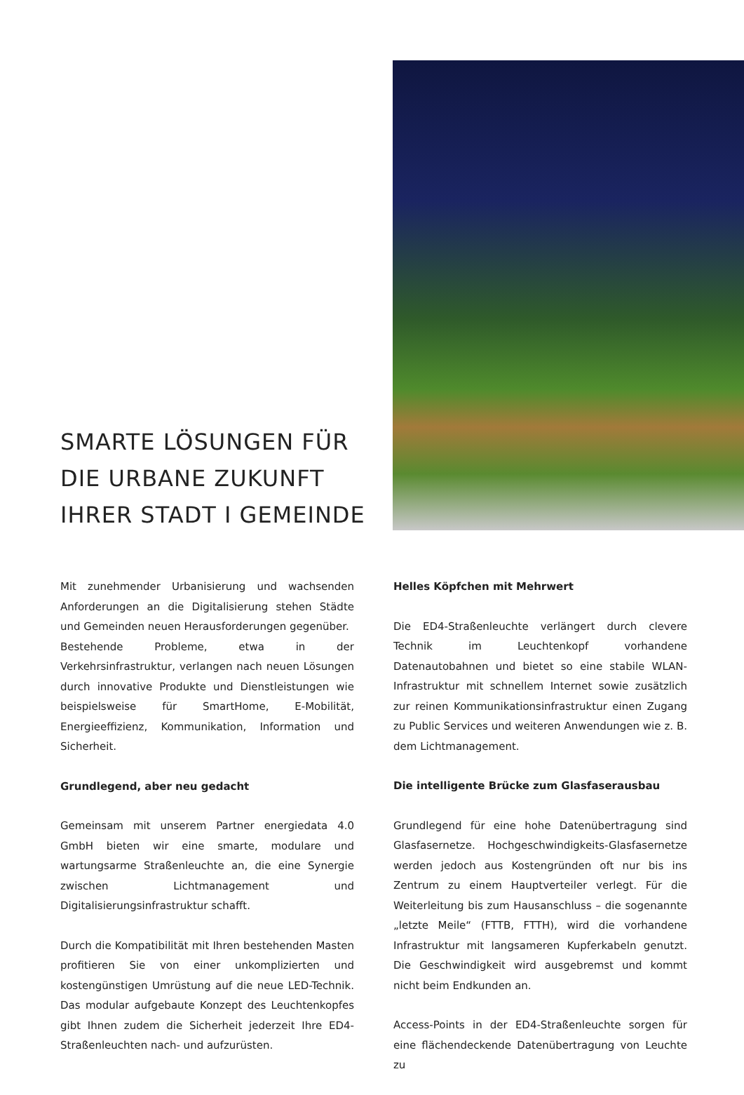SMARTE LÖSUNGEN FÜR
DIE URBANE ZUKUNFT
IHRER STADT I GEMEINDE
Mit zunehmender Urbanisierung und wachsenden Anforderungen an die Digitalisierung stehen Städte und Gemeinden neuen Herausforderungen gegenüber.
Bestehende Probleme, etwa in der Verkehrsinfrastruktur, verlangen nach neuen Lösungen durch innovative Produkte und Dienstleistungen wie beispielsweise für SmartHome, E-Mobilität, Energieeffizienz, Kommunikation, Information und Sicherheit.
Grundlegend, aber neu gedacht
Gemeinsam mit unserem Partner energiedata 4.0 GmbH bieten wir eine smarte, modulare und wartungsarme Straßenleuchte an, die eine Synergie zwischen Lichtmanagement und Digitalisierungsinfrastruktur schafft.
Durch die Kompatibilität mit Ihren bestehenden Masten profitieren Sie von einer unkomplizierten und kostengünstigen Umrüstung auf die neue LED-Technik. Das modular aufgebaute Konzept des Leuchtenkopfes gibt Ihnen zudem die Sicherheit jederzeit Ihre ED4-Straßenleuchten nach- und aufzurüsten.
Helles Köpfchen mit Mehrwert
Die ED4-Straßenleuchte verlängert durch clevere Technik im Leuchtenkopf vorhandene Datenautobahnen und bietet so eine stabile WLAN-Infrastruktur mit schnellem Internet sowie zusätzlich zur reinen Kommunikationsinfrastruktur einen Zugang zu Public Services und weiteren Anwendungen wie z. B. dem Lichtmanagement.
Die intelligente Brücke zum Glasfaserausbau
Grundlegend für eine hohe Datenübertragung sind Glasfasernetze. Hochgeschwindigkeits-Glasfasernetze werden jedoch aus Kostengründen oft nur bis ins Zentrum zu einem Hauptverteiler verlegt. Für die Weiterleitung bis zum Hausanschluss – die sogenannte „letzte Meile“ (FTTB, FTTH), wird die vorhandene Infrastruktur mit langsameren Kupferkabeln genutzt. Die Geschwindigkeit wird ausgebremst und kommt nicht beim Endkunden an.
Access-Points in der ED4-Straßenleuchte sorgen für eine flächendeckende Datenübertragung von Leuchte zu